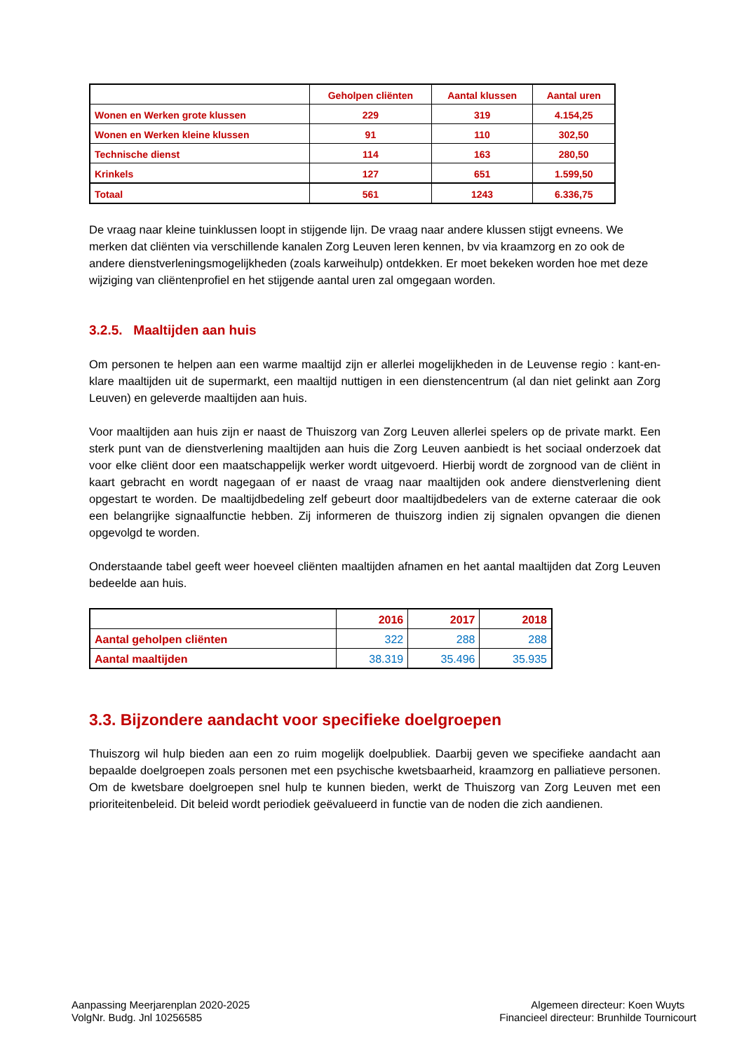| | Geholpen cliënten | Aantal klussen | Aantal uren |
| --- | --- | --- | --- |
| Wonen en Werken grote klussen | 229 | 319 | 4.154,25 |
| Wonen en Werken kleine klussen | 91 | 110 | 302,50 |
| Technische dienst | 114 | 163 | 280,50 |
| Krinkels | 127 | 651 | 1.599,50 |
| Totaal | 561 | 1243 | 6.336,75 |
De vraag naar kleine tuinklussen loopt in stijgende lijn. De vraag naar andere klussen stijgt evneens. We merken dat cliënten via verschillende kanalen Zorg Leuven leren kennen, bv via kraamzorg en zo ook de andere dienstverleningsmogelijkheden (zoals karweihulp) ontdekken. Er moet bekeken worden hoe met deze wijziging van cliëntenprofiel en het stijgende aantal uren zal omgegaan worden.
3.2.5. Maaltijden aan huis
Om personen te helpen aan een warme maaltijd zijn er allerlei mogelijkheden in de Leuvense regio : kant-en-klare maaltijden uit de supermarkt, een maaltijd nuttigen in een dienstencentrum (al dan niet gelinkt aan Zorg Leuven) en geleverde maaltijden aan huis.
Voor maaltijden aan huis zijn er naast de Thuiszorg van Zorg Leuven allerlei spelers op de private markt. Een sterk punt van de dienstverlening maaltijden aan huis die Zorg Leuven aanbiedt is het sociaal onderzoek dat voor elke cliënt door een maatschappelijk werker wordt uitgevoerd. Hierbij wordt de zorgnood van de cliënt in kaart gebracht en wordt nagegaan of er naast de vraag naar maaltijden ook andere dienstverlening dient opgestart te worden. De maaltijdbedeling zelf gebeurt door maaltijdbedelers van de externe cateraar die ook een belangrijke signaalfunctie hebben. Zij informeren de thuiszorg indien zij signalen opvangen die dienen opgevolgd te worden.
Onderstaande tabel geeft weer hoeveel cliënten maaltijden afnamen en het aantal maaltijden dat Zorg Leuven bedeelde aan huis.
| | 2016 | 2017 | 2018 |
| --- | --- | --- | --- |
| Aantal geholpen cliënten | 322 | 288 | 288 |
| Aantal maaltijden | 38.319 | 35.496 | 35.935 |
3.3. Bijzondere aandacht voor specifieke doelgroepen
Thuiszorg wil hulp bieden aan een zo ruim mogelijk doelpubliek. Daarbij geven we specifieke aandacht aan bepaalde doelgroepen zoals personen met een psychische kwetsbaarheid, kraamzorg en palliatieve personen. Om de kwetsbare doelgroepen snel hulp te kunnen bieden, werkt de Thuiszorg van Zorg Leuven met een prioriteitenbeleid. Dit beleid wordt periodiek geëvalueerd in functie van de noden die zich aandienen.
Aanpassing Meerjarenplan 2020-2025
VolgNr. Budg. Jnl 10256585
Algemeen directeur: Koen Wuyts
Financieel directeur: Brunhilde Tournicourt